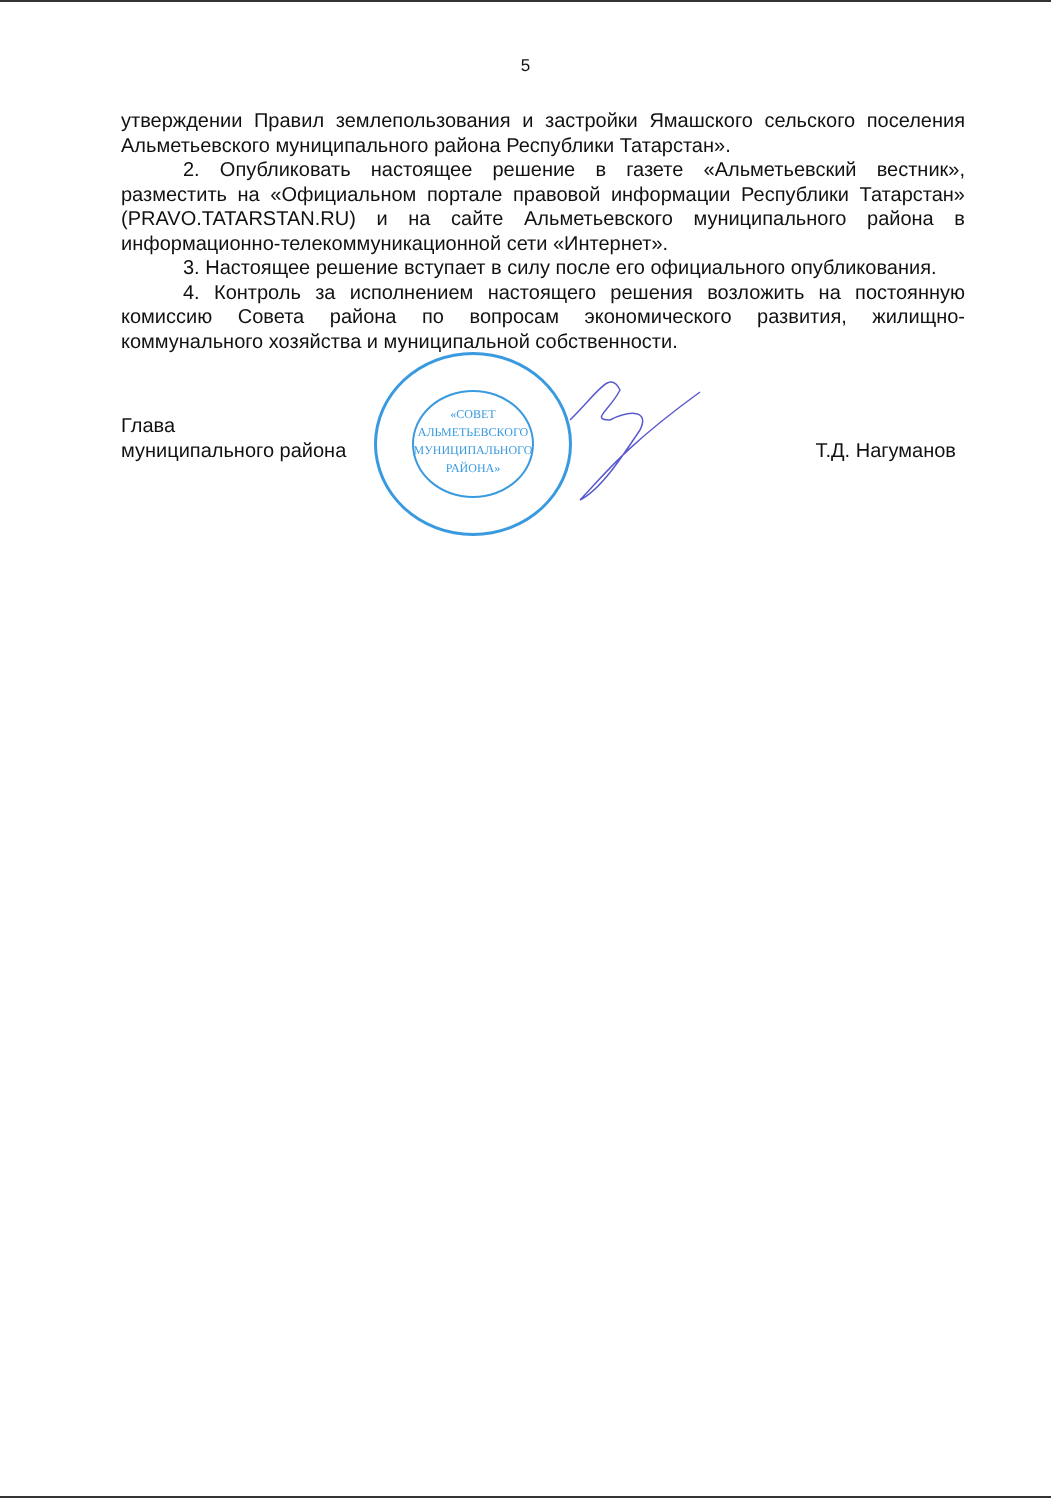5
утверждении Правил землепользования и застройки Ямашского сельского поселения Альметьевского муниципального района Республики Татарстан».
2. Опубликовать настоящее решение в газете «Альметьевский вестник», разместить на «Официальном портале правовой информации Республики Татарстан» (PRAVO.TATARSTAN.RU) и на сайте Альметьевского муниципального района в информационно-телекоммуникационной сети «Интернет».
3. Настоящее решение вступает в силу после его официального опубликования.
4. Контроль за исполнением настоящего решения возложить на постоянную комиссию Совета района по вопросам экономического развития, жилищно-коммунального хозяйства и муниципальной собственности.
Глава
муниципального района
Т.Д. Нагуманов
«СОВЕТ
АЛЬМЕТЬЕВСКОГО
МУНИЦИПАЛЬНОГО
РАЙОНА»